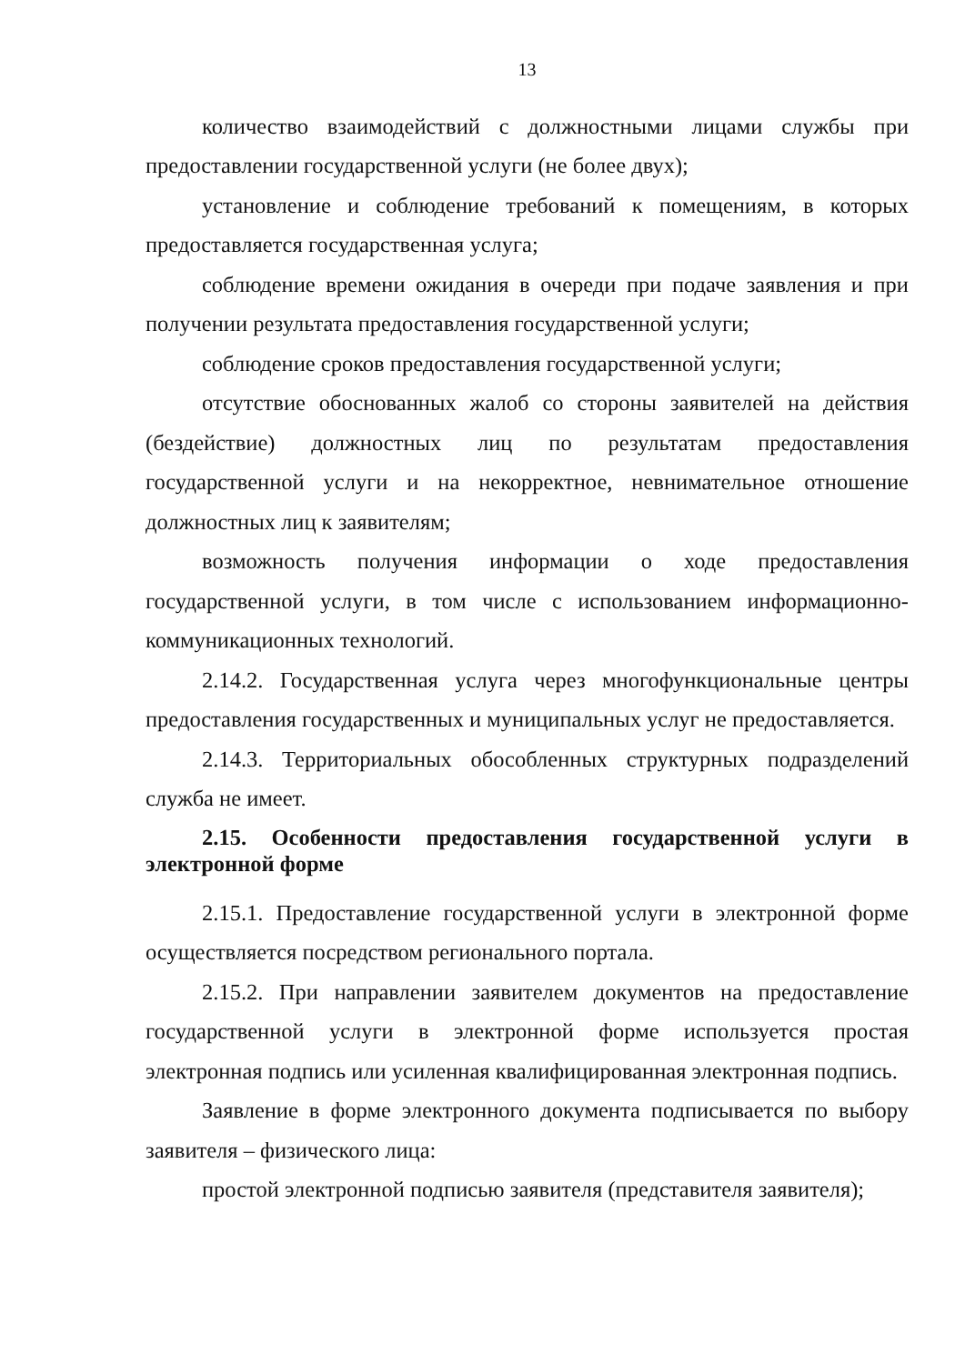13
количество взаимодействий с должностными лицами службы при предоставлении государственной услуги (не более двух);
установление и соблюдение требований к помещениям, в которых предоставляется государственная услуга;
соблюдение времени ожидания в очереди при подаче заявления и при получении результата предоставления государственной услуги;
соблюдение сроков предоставления государственной услуги;
отсутствие обоснованных жалоб со стороны заявителей на действия (бездействие) должностных лиц по результатам предоставления государственной услуги и на некорректное, невнимательное отношение должностных лиц к заявителям;
возможность получения информации о ходе предоставления государственной услуги, в том числе с использованием информационно-коммуникационных технологий.
2.14.2. Государственная услуга через многофункциональные центры предоставления государственных и муниципальных услуг не предоставляется.
2.14.3. Территориальных обособленных структурных подразделений служба не имеет.
2.15. Особенности предоставления государственной услуги в электронной форме
2.15.1. Предоставление государственной услуги в электронной форме осуществляется посредством регионального портала.
2.15.2. При направлении заявителем документов на предоставление государственной услуги в электронной форме используется простая электронная подпись или усиленная квалифицированная электронная подпись.
Заявление в форме электронного документа подписывается по выбору заявителя – физического лица:
простой электронной подписью заявителя (представителя заявителя);